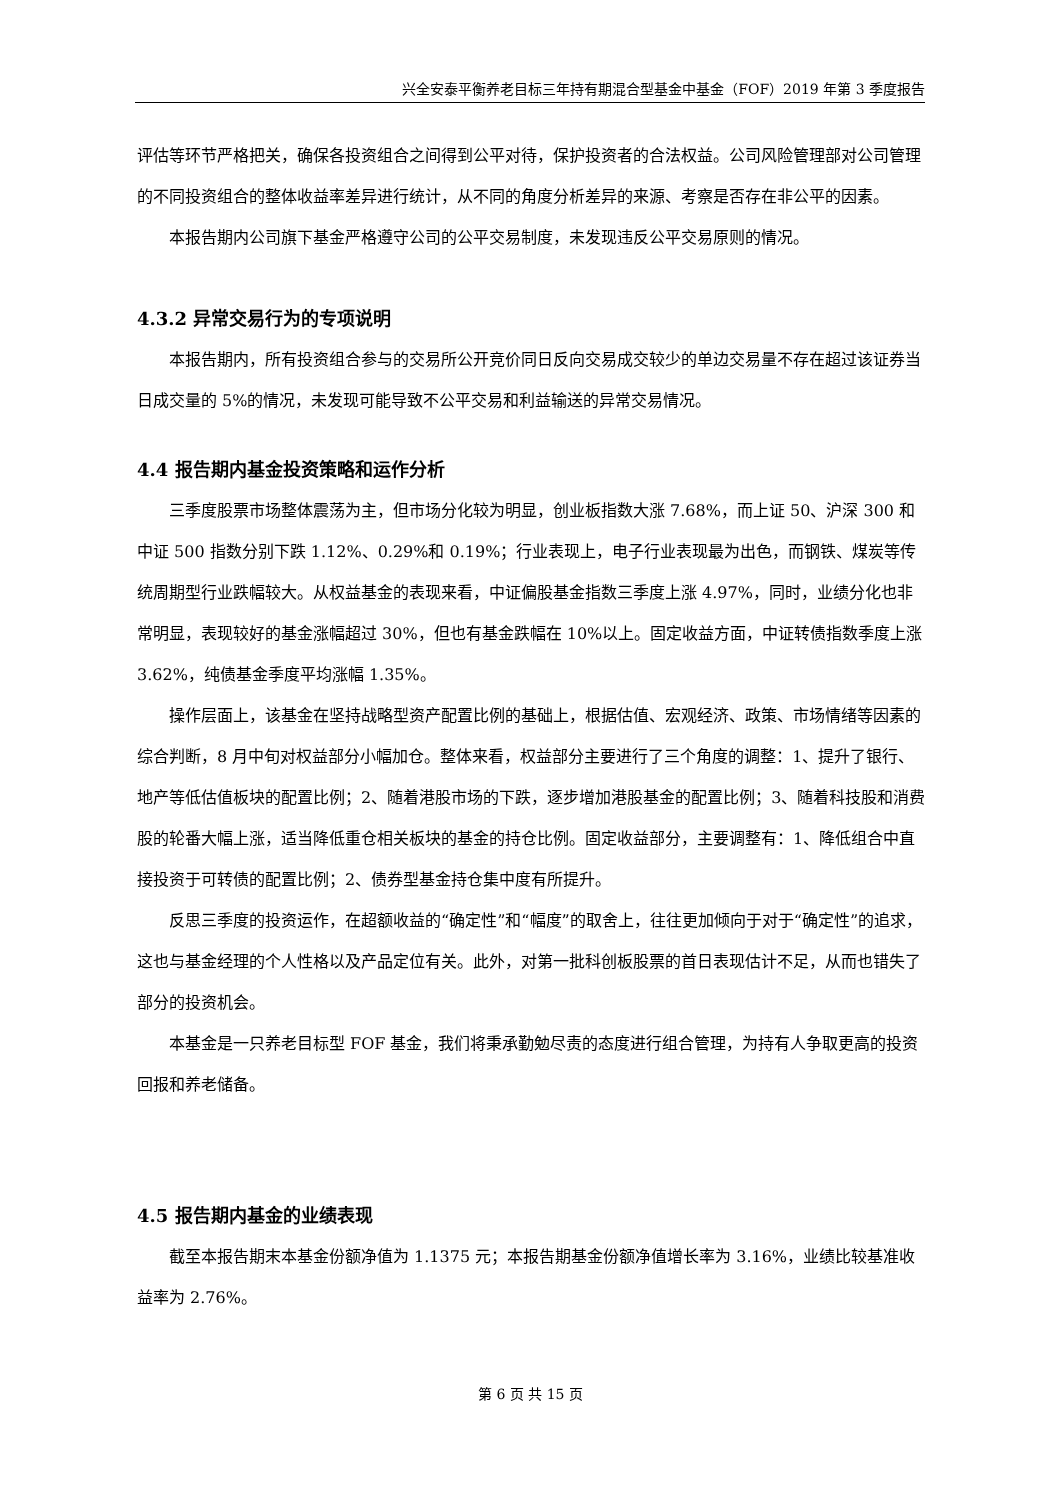兴全安泰平衡养老目标三年持有期混合型基金中基金（FOF）2019 年第 3 季度报告
评估等环节严格把关，确保各投资组合之间得到公平对待，保护投资者的合法权益。公司风险管理部对公司管理的不同投资组合的整体收益率差异进行统计，从不同的角度分析差异的来源、考察是否存在非公平的因素。
本报告期内公司旗下基金严格遵守公司的公平交易制度，未发现违反公平交易原则的情况。
4.3.2 异常交易行为的专项说明
本报告期内，所有投资组合参与的交易所公开竞价同日反向交易成交较少的单边交易量不存在超过该证券当日成交量的 5%的情况，未发现可能导致不公平交易和利益输送的异常交易情况。
4.4 报告期内基金投资策略和运作分析
三季度股票市场整体震荡为主，但市场分化较为明显，创业板指数大涨 7.68%，而上证 50、沪深 300 和中证 500 指数分别下跌 1.12%、0.29%和 0.19%；行业表现上，电子行业表现最为出色，而钢铁、煤炭等传统周期型行业跌幅较大。从权益基金的表现来看，中证偏股基金指数三季度上涨 4.97%，同时，业绩分化也非常明显，表现较好的基金涨幅超过 30%，但也有基金跌幅在 10%以上。固定收益方面，中证转债指数季度上涨 3.62%，纯债基金季度平均涨幅 1.35%。
操作层面上，该基金在坚持战略型资产配置比例的基础上，根据估值、宏观经济、政策、市场情绪等因素的综合判断，8 月中旬对权益部分小幅加仓。整体来看，权益部分主要进行了三个角度的调整：1、提升了银行、地产等低估值板块的配置比例；2、随着港股市场的下跌，逐步增加港股基金的配置比例；3、随着科技股和消费股的轮番大幅上涨，适当降低重仓相关板块的基金的持仓比例。固定收益部分，主要调整有：1、降低组合中直接投资于可转债的配置比例；2、债券型基金持仓集中度有所提升。
反思三季度的投资运作，在超额收益的“确定性”和“幅度”的取舍上，往往更加倾向于对于“确定性”的追求，这也与基金经理的个人性格以及产品定位有关。此外，对第一批科创板股票的首日表现估计不足，从而也错失了部分的投资机会。
本基金是一只养老目标型 FOF 基金，我们将秉承勤勉尽责的态度进行组合管理，为持有人争取更高的投资回报和养老储备。
4.5 报告期内基金的业绩表现
截至本报告期末本基金份额净值为 1.1375 元；本报告期基金份额净值增长率为 3.16%，业绩比较基准收益率为 2.76%。
第 6 页 共 15 页